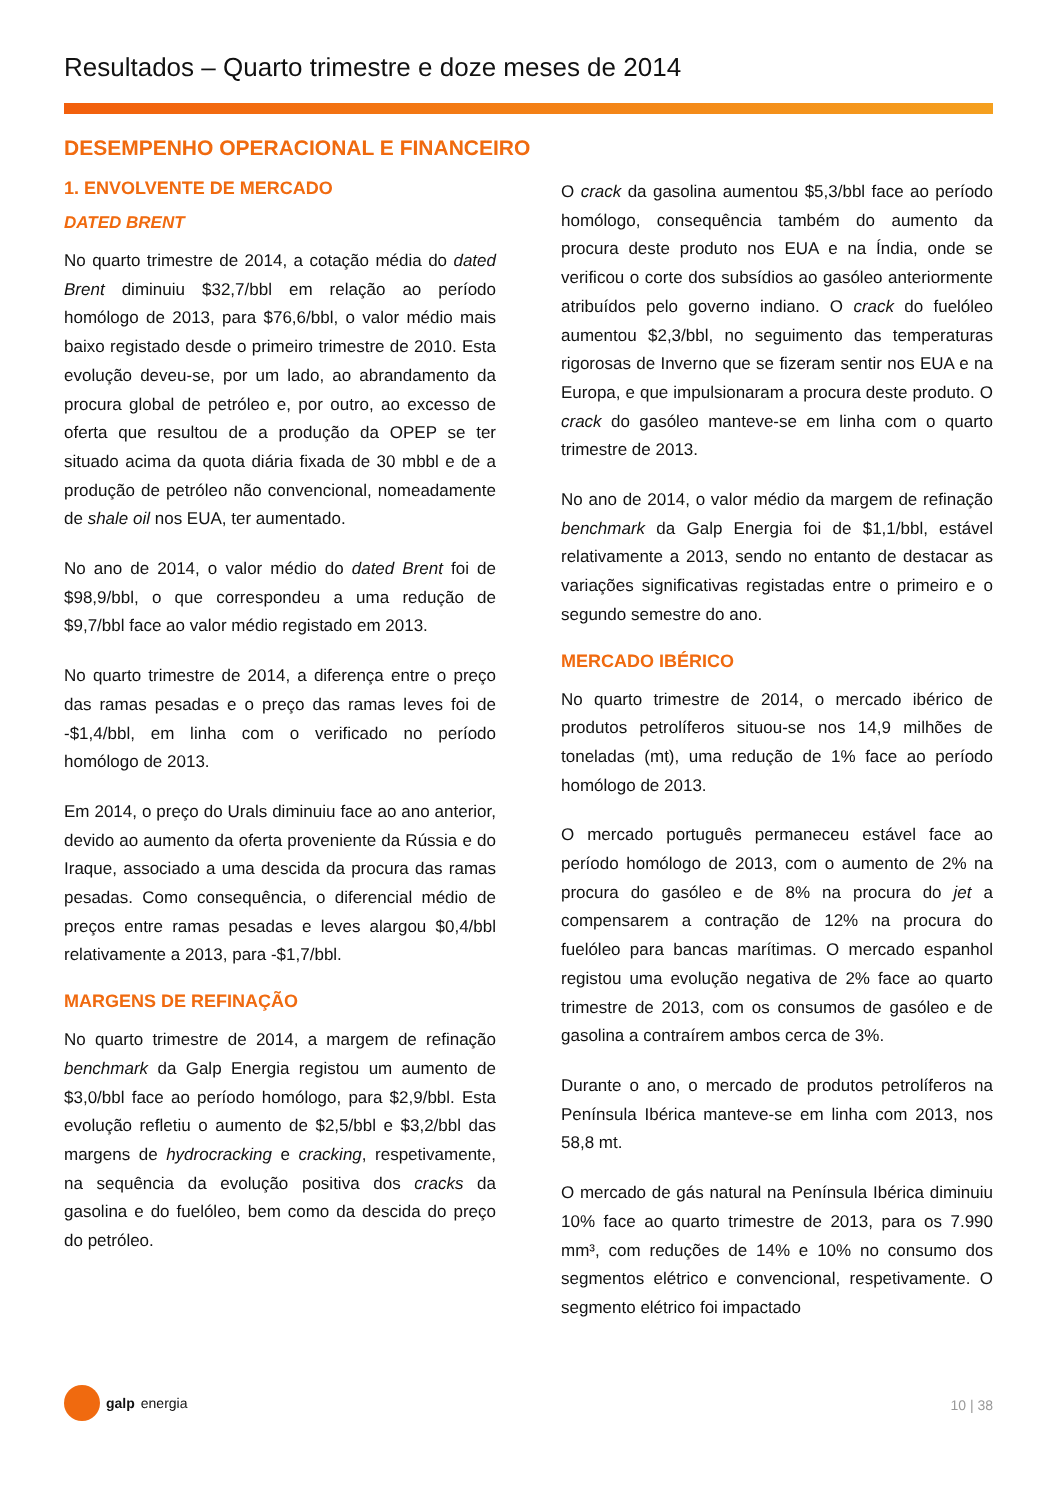Resultados – Quarto trimestre e doze meses de 2014
DESEMPENHO OPERACIONAL E FINANCEIRO
1. ENVOLVENTE DE MERCADO
DATED BRENT
No quarto trimestre de 2014, a cotação média do dated Brent diminuiu $32,7/bbl em relação ao período homólogo de 2013, para $76,6/bbl, o valor médio mais baixo registado desde o primeiro trimestre de 2010. Esta evolução deveu-se, por um lado, ao abrandamento da procura global de petróleo e, por outro, ao excesso de oferta que resultou de a produção da OPEP se ter situado acima da quota diária fixada de 30 mbbl e de a produção de petróleo não convencional, nomeadamente de shale oil nos EUA, ter aumentado.
No ano de 2014, o valor médio do dated Brent foi de $98,9/bbl, o que correspondeu a uma redução de $9,7/bbl face ao valor médio registado em 2013.
No quarto trimestre de 2014, a diferença entre o preço das ramas pesadas e o preço das ramas leves foi de -$1,4/bbl, em linha com o verificado no período homólogo de 2013.
Em 2014, o preço do Urals diminuiu face ao ano anterior, devido ao aumento da oferta proveniente da Rússia e do Iraque, associado a uma descida da procura das ramas pesadas. Como consequência, o diferencial médio de preços entre ramas pesadas e leves alargou $0,4/bbl relativamente a 2013, para -$1,7/bbl.
MARGENS DE REFINAÇÃO
No quarto trimestre de 2014, a margem de refinação benchmark da Galp Energia registou um aumento de $3,0/bbl face ao período homólogo, para $2,9/bbl. Esta evolução refletiu o aumento de $2,5/bbl e $3,2/bbl das margens de hydrocracking e cracking, respetivamente, na sequência da evolução positiva dos cracks da gasolina e do fuelóleo, bem como da descida do preço do petróleo.
O crack da gasolina aumentou $5,3/bbl face ao período homólogo, consequência também do aumento da procura deste produto nos EUA e na Índia, onde se verificou o corte dos subsídios ao gasóleo anteriormente atribuídos pelo governo indiano. O crack do fuelóleo aumentou $2,3/bbl, no seguimento das temperaturas rigorosas de Inverno que se fizeram sentir nos EUA e na Europa, e que impulsionaram a procura deste produto. O crack do gasóleo manteve-se em linha com o quarto trimestre de 2013.
No ano de 2014, o valor médio da margem de refinação benchmark da Galp Energia foi de $1,1/bbl, estável relativamente a 2013, sendo no entanto de destacar as variações significativas registadas entre o primeiro e o segundo semestre do ano.
MERCADO IBÉRICO
No quarto trimestre de 2014, o mercado ibérico de produtos petrolíferos situou-se nos 14,9 milhões de toneladas (mt), uma redução de 1% face ao período homólogo de 2013.
O mercado português permaneceu estável face ao período homólogo de 2013, com o aumento de 2% na procura do gasóleo e de 8% na procura do jet a compensarem a contração de 12% na procura do fuelóleo para bancas marítimas. O mercado espanhol registou uma evolução negativa de 2% face ao quarto trimestre de 2013, com os consumos de gasóleo e de gasolina a contraírem ambos cerca de 3%.
Durante o ano, o mercado de produtos petrolíferos na Península Ibérica manteve-se em linha com 2013, nos 58,8 mt.
O mercado de gás natural na Península Ibérica diminuiu 10% face ao quarto trimestre de 2013, para os 7.990 mm³, com reduções de 14% e 10% no consumo dos segmentos elétrico e convencional, respetivamente. O segmento elétrico foi impactado
galp energia
10 | 38